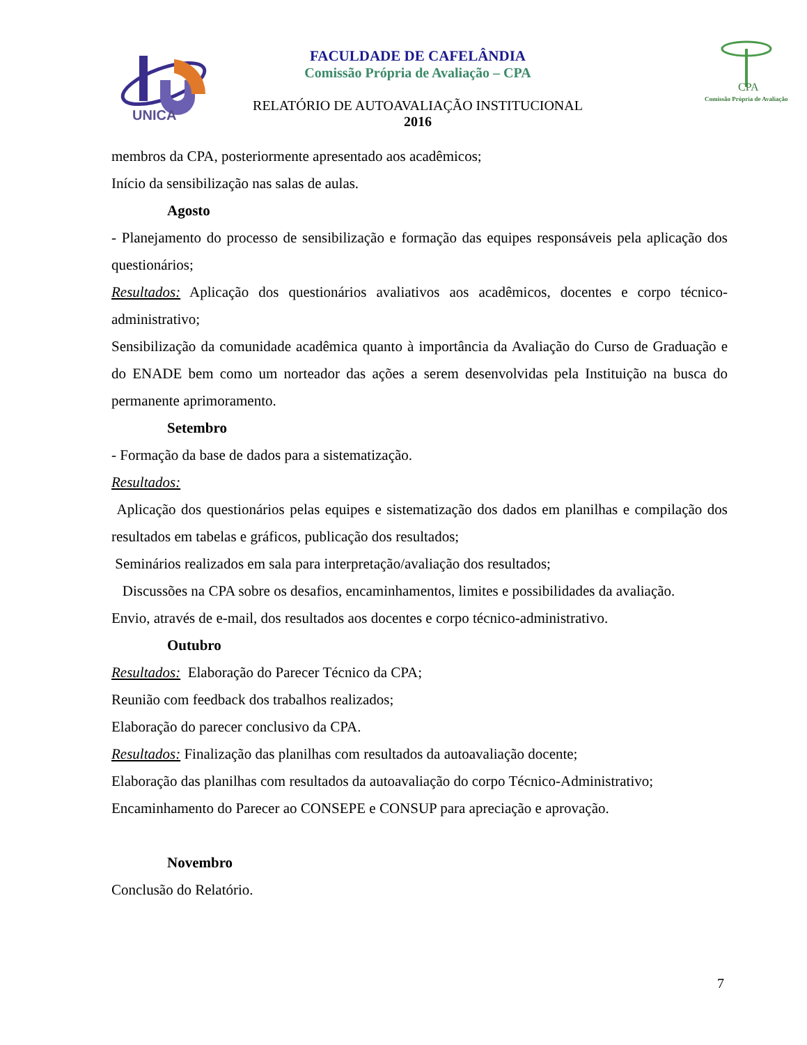UNICA
FACULDADE DE CAFELÂNDIA
Comissão Própria de Avaliação – CPA
RELATÓRIO DE AUTOAVALIAÇÃO INSTITUCIONAL
2016
CPA
Comissão Própria de Avaliação
membros da CPA, posteriormente apresentado aos acadêmicos;
Início da sensibilização nas salas de aulas.
Agosto
- Planejamento do processo de sensibilização e formação das equipes responsáveis pela aplicação dos questionários;
Resultados: Aplicação dos questionários avaliativos aos acadêmicos, docentes e corpo técnico-administrativo;
Sensibilização da comunidade acadêmica quanto à importância da Avaliação do Curso de Graduação e do ENADE bem como um norteador das ações a serem desenvolvidas pela Instituição na busca do permanente aprimoramento.
Setembro
- Formação da base de dados para a sistematização.
Resultados:
Aplicação dos questionários pelas equipes e sistematização dos dados em planilhas e compilação dos resultados em tabelas e gráficos, publicação dos resultados;
Seminários realizados em sala para interpretação/avaliação dos resultados;
Discussões na CPA sobre os desafios, encaminhamentos, limites e possibilidades da avaliação.
Envio, através de e-mail, dos resultados aos docentes e corpo técnico-administrativo.
Outubro
Resultados: Elaboração do Parecer Técnico da CPA;
Reunião com feedback dos trabalhos realizados;
Elaboração do parecer conclusivo da CPA.
Resultados: Finalização das planilhas com resultados da autoavaliação docente;
Elaboração das planilhas com resultados da autoavaliação do corpo Técnico-Administrativo;
Encaminhamento do Parecer ao CONSEPE e CONSUP para apreciação e aprovação.
Novembro
Conclusão do Relatório.
7